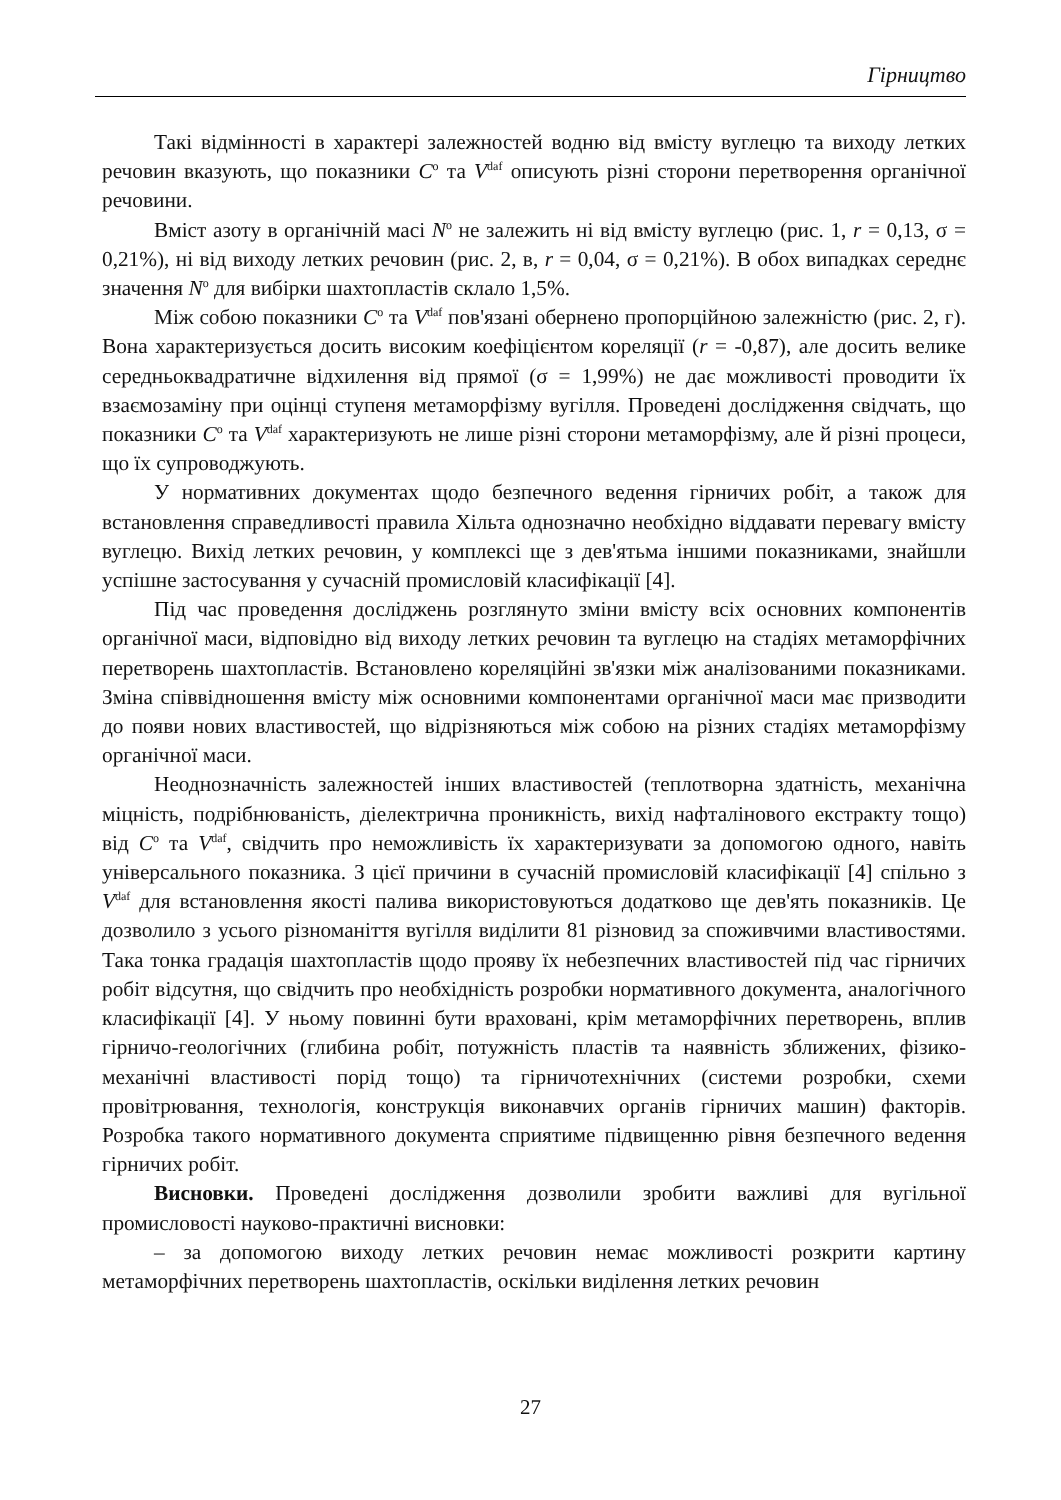Гірництво
Такі відмінності в характері залежностей водню від вмісту вуглецю та виходу летких речовин вказують, що показники C<sup>o</sup> та V<sup>daf</sup> описують різні сторони перетворення органічної речовини.
Вміст азоту в органічній масі N<sup>o</sup> не залежить ні від вмісту вуглецю (рис. 1, r = 0,13, σ = 0,21%), ні від виходу летких речовин (рис. 2, в, r = 0,04, σ = 0,21%). В обох випадках середнє значення N<sup>o</sup> для вибірки шахтопластів склало 1,5%.
Між собою показники C<sup>o</sup> та V<sup>daf</sup> пов'язані обернено пропорційною залежністю (рис. 2, г). Вона характеризується досить високим коефіцієнтом кореляції (r = -0,87), але досить велике середньоквадратичне відхилення від прямої (σ = 1,99%) не дає можливості проводити їх взаємозаміну при оцінці ступеня метаморфізму вугілля. Проведені дослідження свідчать, що показники C<sup>o</sup> та V<sup>daf</sup> характеризують не лише різні сторони метаморфізму, але й різні процеси, що їх супроводжують.
У нормативних документах щодо безпечного ведення гірничих робіт, а також для встановлення справедливості правила Хільта однозначно необхідно віддавати перевагу вмісту вуглецю. Вихід летких речовин, у комплексі ще з дев'ятьма іншими показниками, знайшли успішне застосування у сучасній промисловій класифікації [4].
Під час проведення досліджень розглянуто зміни вмісту всіх основних компонентів органічної маси, відповідно від виходу летких речовин та вуглецю на стадіях метаморфічних перетворень шахтопластів. Встановлено кореляційні зв'язки між аналізованими показниками. Зміна співвідношення вмісту між основними компонентами органічної маси має призводити до появи нових властивостей, що відрізняються між собою на різних стадіях метаморфізму органічної маси.
Неоднозначність залежностей інших властивостей (теплотворна здатність, механічна міцність, подрібнюваність, діелектрична проникність, вихід нафталінового екстракту тощо) від C<sup>o</sup> та V<sup>daf</sup>, свідчить про неможливість їх характеризувати за допомогою одного, навіть універсального показника. З цієї причини в сучасній промисловій класифікації [4] спільно з V<sup>daf</sup> для встановлення якості палива використовуються додатково ще дев'ять показників. Це дозволило з усього різноманіття вугілля виділити 81 різновид за споживчими властивостями. Така тонка градація шахтопластів щодо прояву їх небезпечних властивостей під час гірничих робіт відсутня, що свідчить про необхідність розробки нормативного документа, аналогічного класифікації [4]. У ньому повинні бути враховані, крім метаморфічних перетворень, вплив гірничо-геологічних (глибина робіт, потужність пластів та наявність зближених, фізико-механічні властивості порід тощо) та гірничотехнічних (системи розробки, схеми провітрювання, технологія, конструкція виконавчих органів гірничих машин) факторів. Розробка такого нормативного документа сприятиме підвищенню рівня безпечного ведення гірничих робіт.
Висновки. Проведені дослідження дозволили зробити важливі для вугільної промисловості науково-практичні висновки:
– за допомогою виходу летких речовин немає можливості розкрити картину метаморфічних перетворень шахтопластів, оскільки виділення летких речовин
27